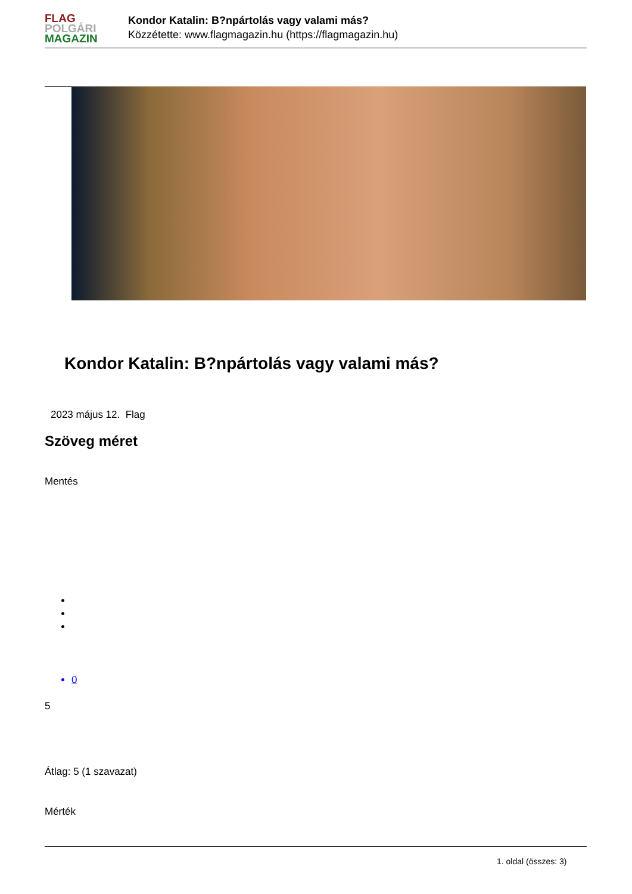FLAG
POLGÁRI
MAGAZIN
Kondor Katalin: B?npártolás vagy valami más?
Közzétette: www.flagmagazin.hu (https://flagmagazin.hu)
Kondor Katalin: B?npártolás vagy valami más?
2023 május 12. Flag
Szöveg méret
Mentés
0
5
Átlag: 5 (1 szavazat)
Mérték
1. oldal (összes: 3)